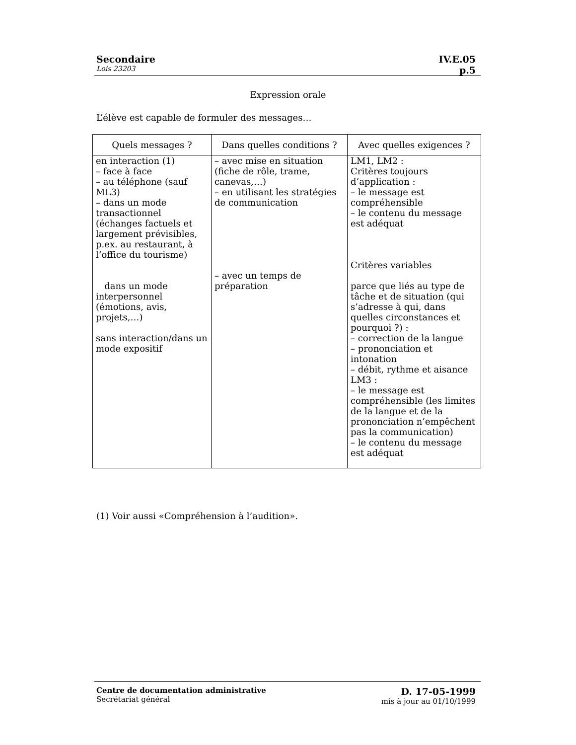Secondaire IV.E.05
Lois 23203 p.5
Expression orale
L’élève est capable de formuler des messages…
| Quels messages ? | Dans quelles conditions ? | Avec quelles exigences ? |
| --- | --- | --- |
| en interaction (1) – face à face – au téléphone (sauf ML3) – dans un mode transactionnel (échanges factuels et largement prévisibles, p.ex. au restaurant, à l’office du tourisme) dans un mode interpersonnel (émotions, avis, projets,…) sans interaction/dans un mode expositif | – avec mise en situation (fiche de rôle, trame, canevas,…) – en utilisant les stratégies de communication – avec un temps de préparation | LM1, LM2 : Critères toujours d’application : – le message est compréhensible – le contenu du message est adéquat Critères variables parce que liés au type de tâche et de situation (qui s’adresse à qui, dans quelles circonstances et pourquoi ?) : – correction de la langue – prononciation et intonation – débit, rythme et aisance LM3 : – le message est compréhensible (les limites de la langue et de la prononciation n’empêchent pas la communication) – le contenu du message est adéquat |
(1) Voir aussi «Compréhension à l’audition».
Centre de documentation administrative
Secrétariat général
D. 17-05-1999
mis à jour au 01/10/1999